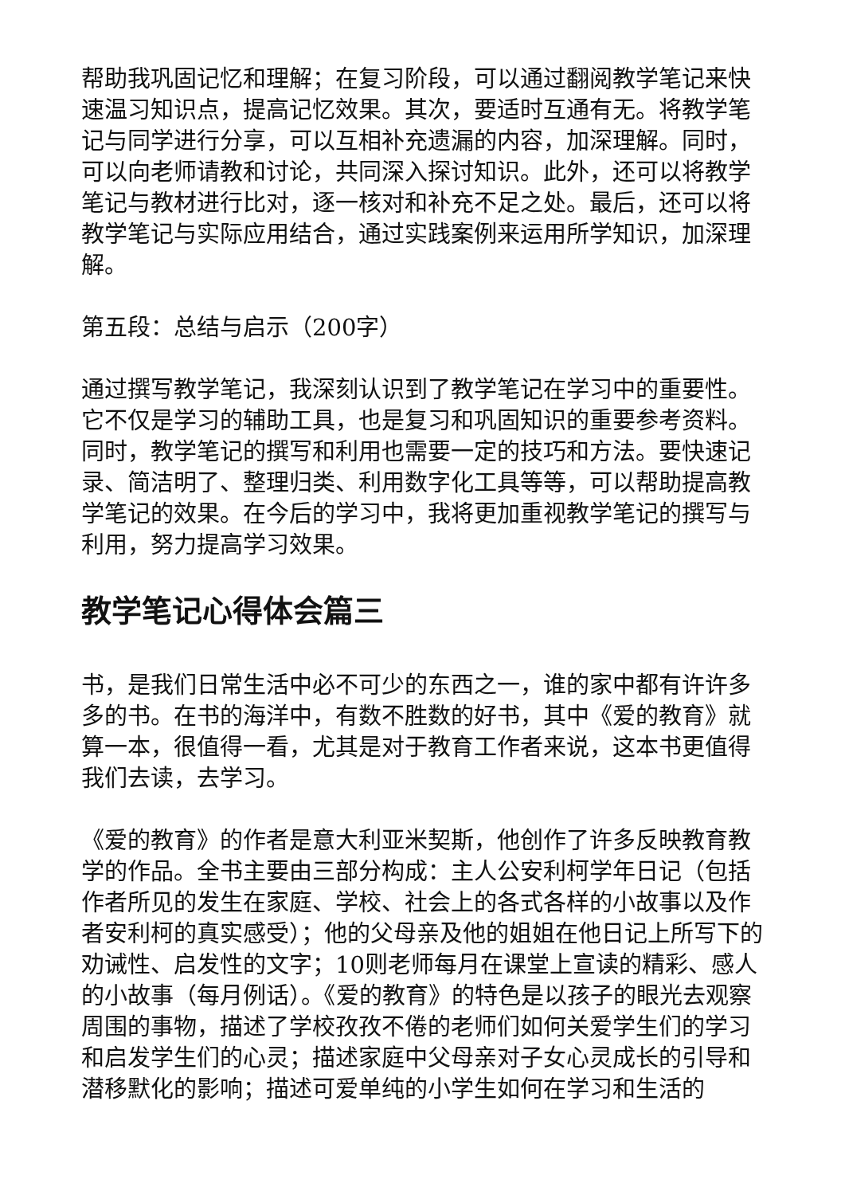帮助我巩固记忆和理解；在复习阶段，可以通过翻阅教学笔记来快速温习知识点，提高记忆效果。其次，要适时互通有无。将教学笔记与同学进行分享，可以互相补充遗漏的内容，加深理解。同时，可以向老师请教和讨论，共同深入探讨知识。此外，还可以将教学笔记与教材进行比对，逐一核对和补充不足之处。最后，还可以将教学笔记与实际应用结合，通过实践案例来运用所学知识，加深理解。
第五段：总结与启示（200字）
通过撰写教学笔记，我深刻认识到了教学笔记在学习中的重要性。它不仅是学习的辅助工具，也是复习和巩固知识的重要参考资料。同时，教学笔记的撰写和利用也需要一定的技巧和方法。要快速记录、简洁明了、整理归类、利用数字化工具等等，可以帮助提高教学笔记的效果。在今后的学习中，我将更加重视教学笔记的撰写与利用，努力提高学习效果。
教学笔记心得体会篇三
书，是我们日常生活中必不可少的东西之一，谁的家中都有许许多多的书。在书的海洋中，有数不胜数的好书，其中《爱的教育》就算一本，很值得一看，尤其是对于教育工作者来说，这本书更值得我们去读，去学习。
《爱的教育》的作者是意大利亚米契斯，他创作了许多反映教育教学的作品。全书主要由三部分构成：主人公安利柯学年日记（包括作者所见的发生在家庭、学校、社会上的各式各样的小故事以及作者安利柯的真实感受）；他的父母亲及他的姐姐在他日记上所写下的劝诫性、启发性的文字；10则老师每月在课堂上宣读的精彩、感人的小故事（每月例话）。《爱的教育》的特色是以孩子的眼光去观察周围的事物，描述了学校孜孜不倦的老师们如何关爱学生们的学习和启发学生们的心灵；描述家庭中父母亲对子女心灵成长的引导和潜移默化的影响；描述可爱单纯的小学生如何在学习和生活的